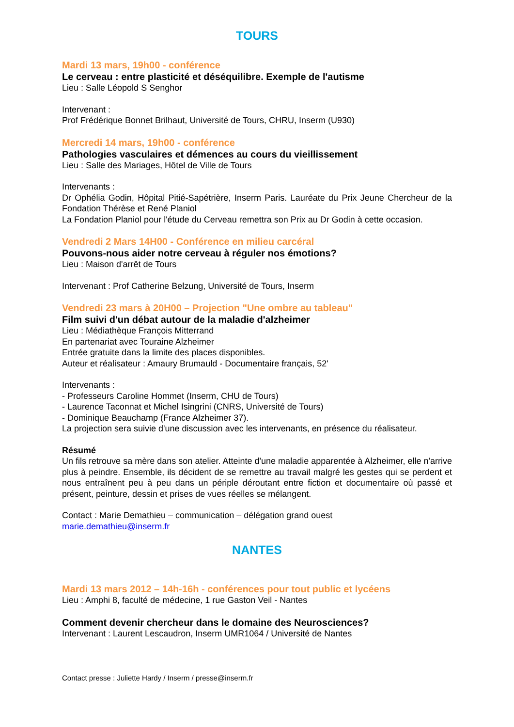TOURS
Mardi 13 mars, 19h00 - conférence
Le cerveau : entre plasticité et déséquilibre. Exemple de l'autisme
Lieu : Salle Léopold S Senghor
Intervenant :
Prof Frédérique Bonnet Brilhaut, Université de Tours, CHRU, Inserm (U930)
Mercredi 14 mars, 19h00 - conférence
Pathologies vasculaires et démences au cours du vieillissement
Lieu : Salle des Mariages, Hôtel de Ville de Tours
Intervenants :
Dr Ophélia Godin, Hôpital Pitié-Sapétrière, Inserm Paris. Lauréate du Prix Jeune Chercheur de la Fondation Thérèse et René Planiol
La Fondation Planiol pour l'étude du Cerveau remettra son Prix au Dr Godin à cette occasion.
Vendredi 2 Mars 14H00 - Conférence en milieu carcéral
Pouvons-nous aider notre cerveau à réguler nos émotions?
Lieu : Maison d'arrêt de Tours
Intervenant : Prof Catherine Belzung, Université de Tours, Inserm
Vendredi 23 mars à 20H00 – Projection "Une ombre au tableau"
Film suivi d'un débat autour de la maladie d'alzheimer
Lieu : Médiathèque François Mitterrand
En partenariat avec Touraine Alzheimer
Entrée gratuite dans la limite des places disponibles.
Auteur et réalisateur : Amaury Brumauld - Documentaire français, 52'
Intervenants :
- Professeurs Caroline Hommet (Inserm, CHU de Tours)
- Laurence Taconnat et Michel Isingrini (CNRS, Université de Tours)
- Dominique Beauchamp (France Alzheimer 37).
La projection sera suivie d'une discussion avec les intervenants, en présence du réalisateur.
Résumé
Un fils retrouve sa mère dans son atelier. Atteinte d'une maladie apparentée à Alzheimer, elle n'arrive plus à peindre. Ensemble, ils décident de se remettre au travail malgré les gestes qui se perdent et nous entraînent peu à peu dans un périple déroutant entre fiction et documentaire où passé et présent, peinture, dessin et prises de vues réelles se mélangent.
Contact : Marie Demathieu – communication – délégation grand ouest
marie.demathieu@inserm.fr
NANTES
Mardi 13 mars 2012 – 14h-16h - conférences pour tout public et lycéens
Lieu : Amphi 8, faculté de médecine, 1 rue Gaston Veil - Nantes
Comment devenir chercheur dans le domaine des Neurosciences?
Intervenant : Laurent Lescaudron, Inserm UMR1064 / Université de Nantes
Contact presse : Juliette Hardy / Inserm / presse@inserm.fr